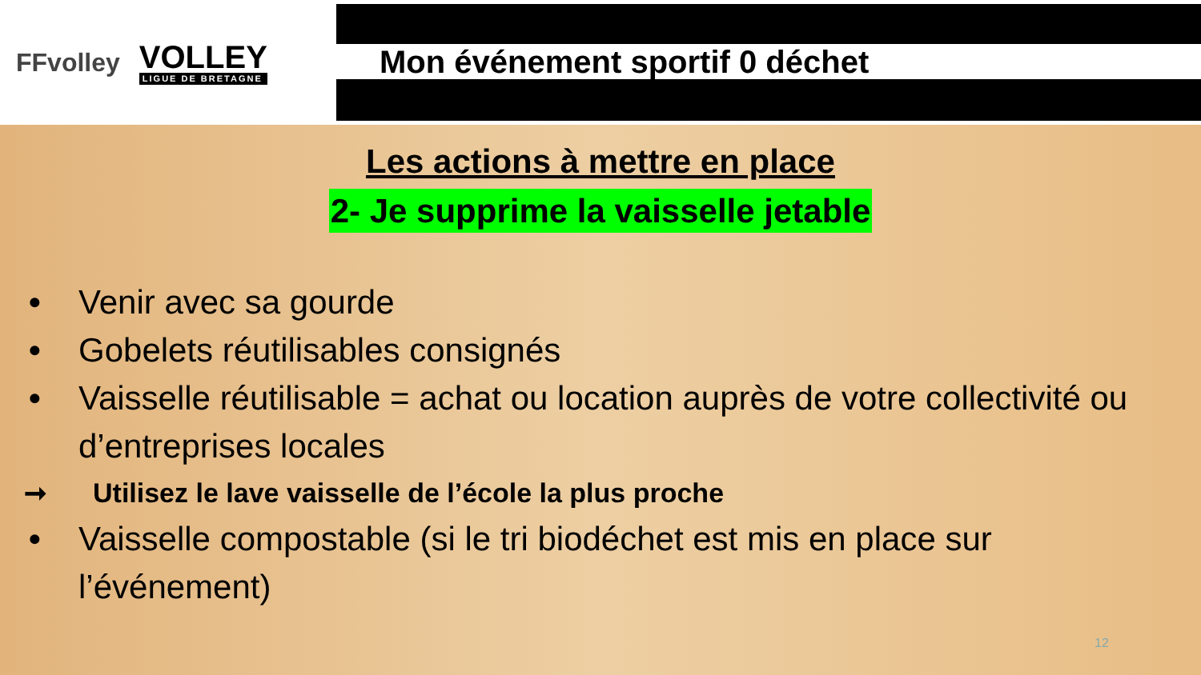FFvolley
VOLLEY
LIGUE DE BRETAGNE
Mon événement sportif 0 déchet
Les actions à mettre en place
2- Je supprime la vaisselle jetable
• Venir avec sa gourde
• Gobelets réutilisables consignés
• Vaisselle réutilisable = achat ou location auprès de votre collectivité ou d’entreprises locales
➞ Utilisez le lave vaisselle de l’école la plus proche
• Vaisselle compostable (si le tri biodéchet est mis en place sur l’événement)
12